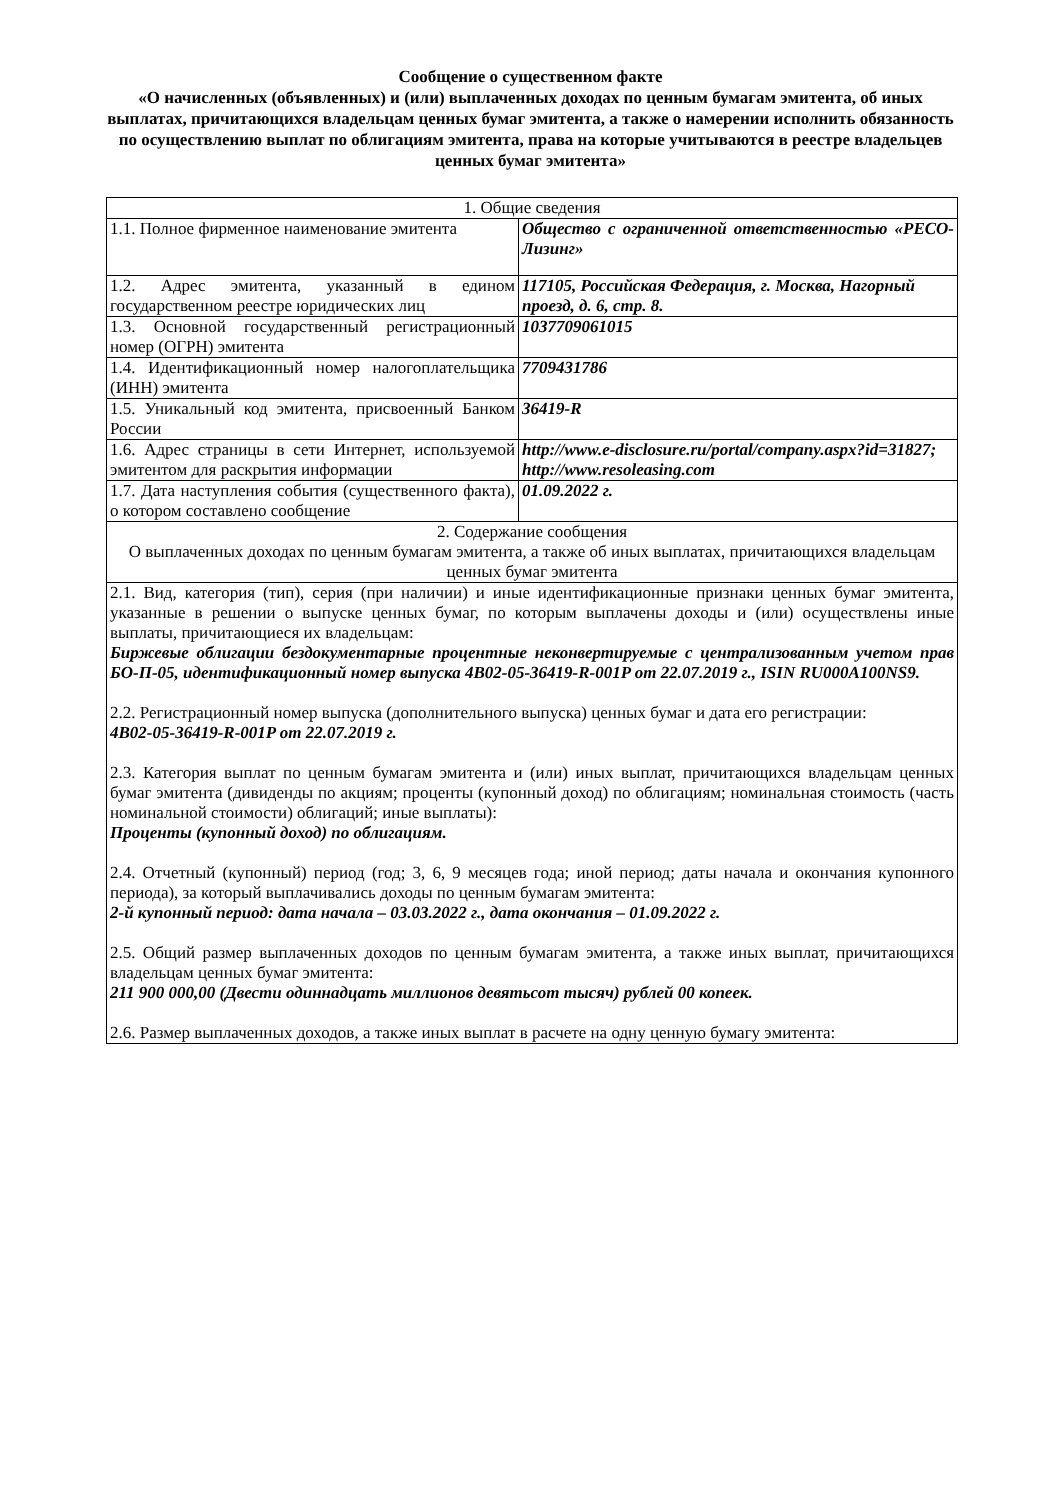Сообщение о существенном факте
«О начисленных (объявленных) и (или) выплаченных доходах по ценным бумагам эмитента, об иных выплатах, причитающихся владельцам ценных бумаг эмитента, а также о намерении исполнить обязанность по осуществлению выплат по облигациям эмитента, права на которые учитываются в реестре владельцев ценных бумаг эмитента»
| 1. Общие сведения | |
| 1.1. Полное фирменное наименование эмитента | Общество с ограниченной ответственностью «РЕСО-Лизинг» |
| 1.2. Адрес эмитента, указанный в едином государственном реестре юридических лиц | 117105, Российская Федерация, г. Москва, Нагорный проезд, д. 6, стр. 8. |
| 1.3. Основной государственный регистрационный номер (ОГРН) эмитента | 1037709061015 |
| 1.4. Идентификационный номер налогоплательщика (ИНН) эмитента | 7709431786 |
| 1.5. Уникальный код эмитента, присвоенный Банком России | 36419-R |
| 1.6. Адрес страницы в сети Интернет, используемой эмитентом для раскрытия информации | http://www.e-disclosure.ru/portal/company.aspx?id=31827; http://www.resoleasing.com |
| 1.7. Дата наступления события (существенного факта), о котором составлено сообщение | 01.09.2022 г. |
| 2. Содержание сообщения О выплаченных доходах по ценным бумагам эмитента, а также об иных выплатах, причитающихся владельцам ценных бумаг эмитента | |
| 2.1. Вид, категория (тип), серия (при наличии) и иные идентификационные признаки ценных бумаг эмитента, указанные в решении о выпуске ценных бумаг, по которым выплачены доходы и (или) осуществлены иные выплаты, причитающиеся их владельцам: Биржевые облигации бездокументарные процентные неконвертируемые с централизованным учетом прав БО-П-05, идентификационный номер выпуска 4B02-05-36419-R-001P от 22.07.2019 г., ISIN RU000A100NS9. 2.2. Регистрационный номер выпуска (дополнительного выпуска) ценных бумаг и дата его регистрации: 4B02-05-36419-R-001P от 22.07.2019 г. 2.3. Категория выплат по ценным бумагам эмитента и (или) иных выплат, причитающихся владельцам ценных бумаг эмитента (дивиденды по акциям; проценты (купонный доход) по облигациям; номинальная стоимость (часть номинальной стоимости) облигаций; иные выплаты): Проценты (купонный доход) по облигациям. 2.4. Отчетный (купонный) период (год; 3, 6, 9 месяцев года; иной период; даты начала и окончания купонного периода), за который выплачивались доходы по ценным бумагам эмитента: 2-й купонный период: дата начала – 03.03.2022 г., дата окончания – 01.09.2022 г. 2.5. Общий размер выплаченных доходов по ценным бумагам эмитента, а также иных выплат, причитающихся владельцам ценных бумаг эмитента: 211 900 000,00 (Двести одиннадцать миллионов девятьсот тысяч) рублей 00 копеек. 2.6. Размер выплаченных доходов, а также иных выплат в расчете на одну ценную бумагу эмитента: | |